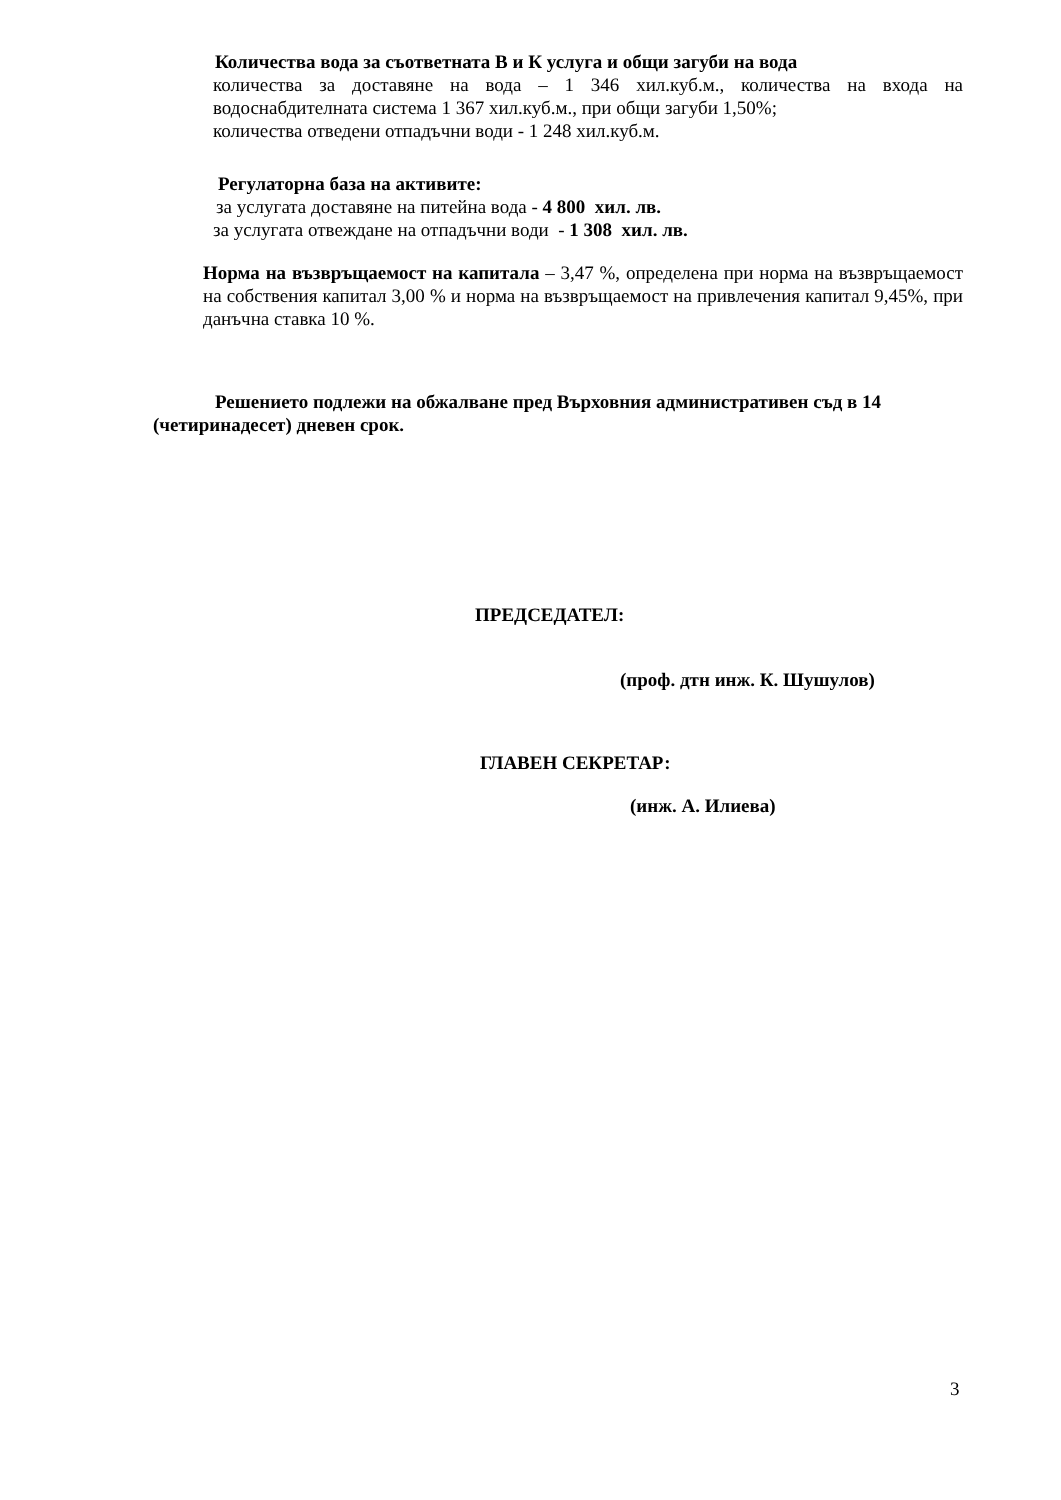Количества вода за съответната В и К услуга и общи загуби на вода
количества за доставяне на вода – 1 346 хил.куб.м., количества на входа на водоснабдителната система 1 367 хил.куб.м., при общи загуби 1,50%;
количества отведени отпадъчни води - 1 248 хил.куб.м.
Регулаторна база на активите:
за услугата доставяне на питейна вода - 4 800 хил. лв.
за услугата отвеждане на отпадъчни води - 1 308 хил. лв.
Норма на възвръщаемост на капитала – 3,47 %, определена при норма на възвръщаемост на собствения капитал 3,00 % и норма на възвръщаемост на привлечения капитал 9,45%, при данъчна ставка 10 %.
Решението подлежи на обжалване пред Върховния административен съд в 14 (четиринадесет) дневен срок.
ПРЕДСЕДАТЕЛ:
(проф. дтн инж. К. Шушулов)
ГЛАВЕН СЕКРЕТАР:
(инж. А. Илиева)
3